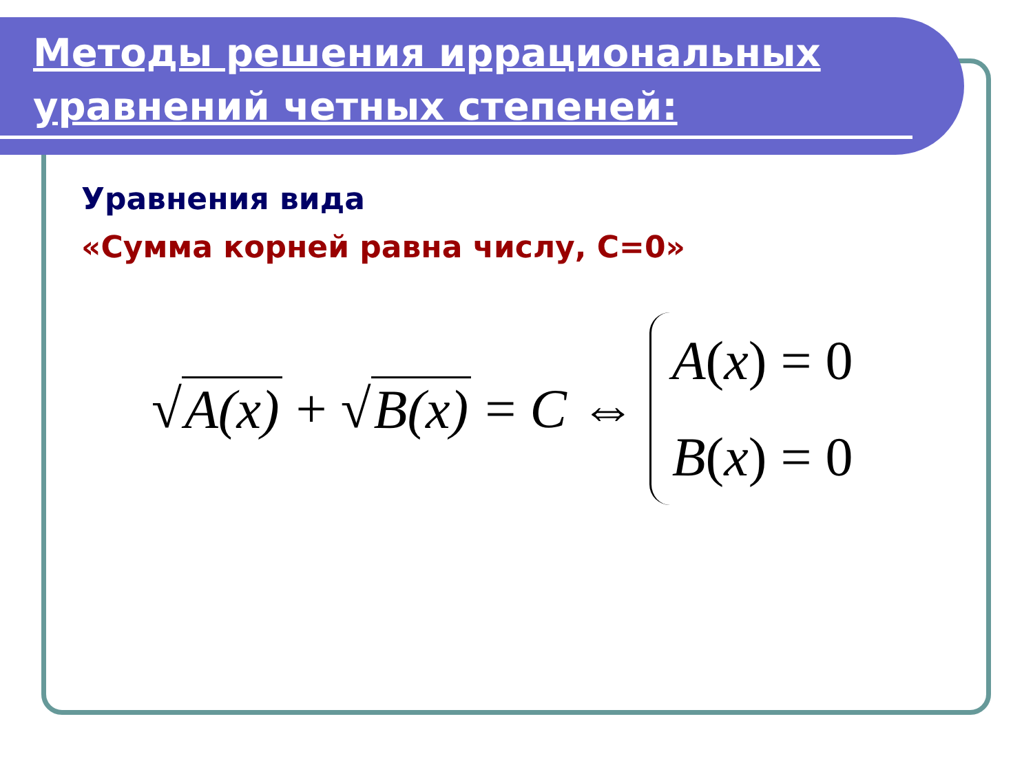Методы решения иррациональных уравнений четных степеней:
Уравнения вида
«Сумма корней равна числу, C=0»
√ A(x) + √ B(x) = C ⇔
A(x) = 0
B(x) = 0